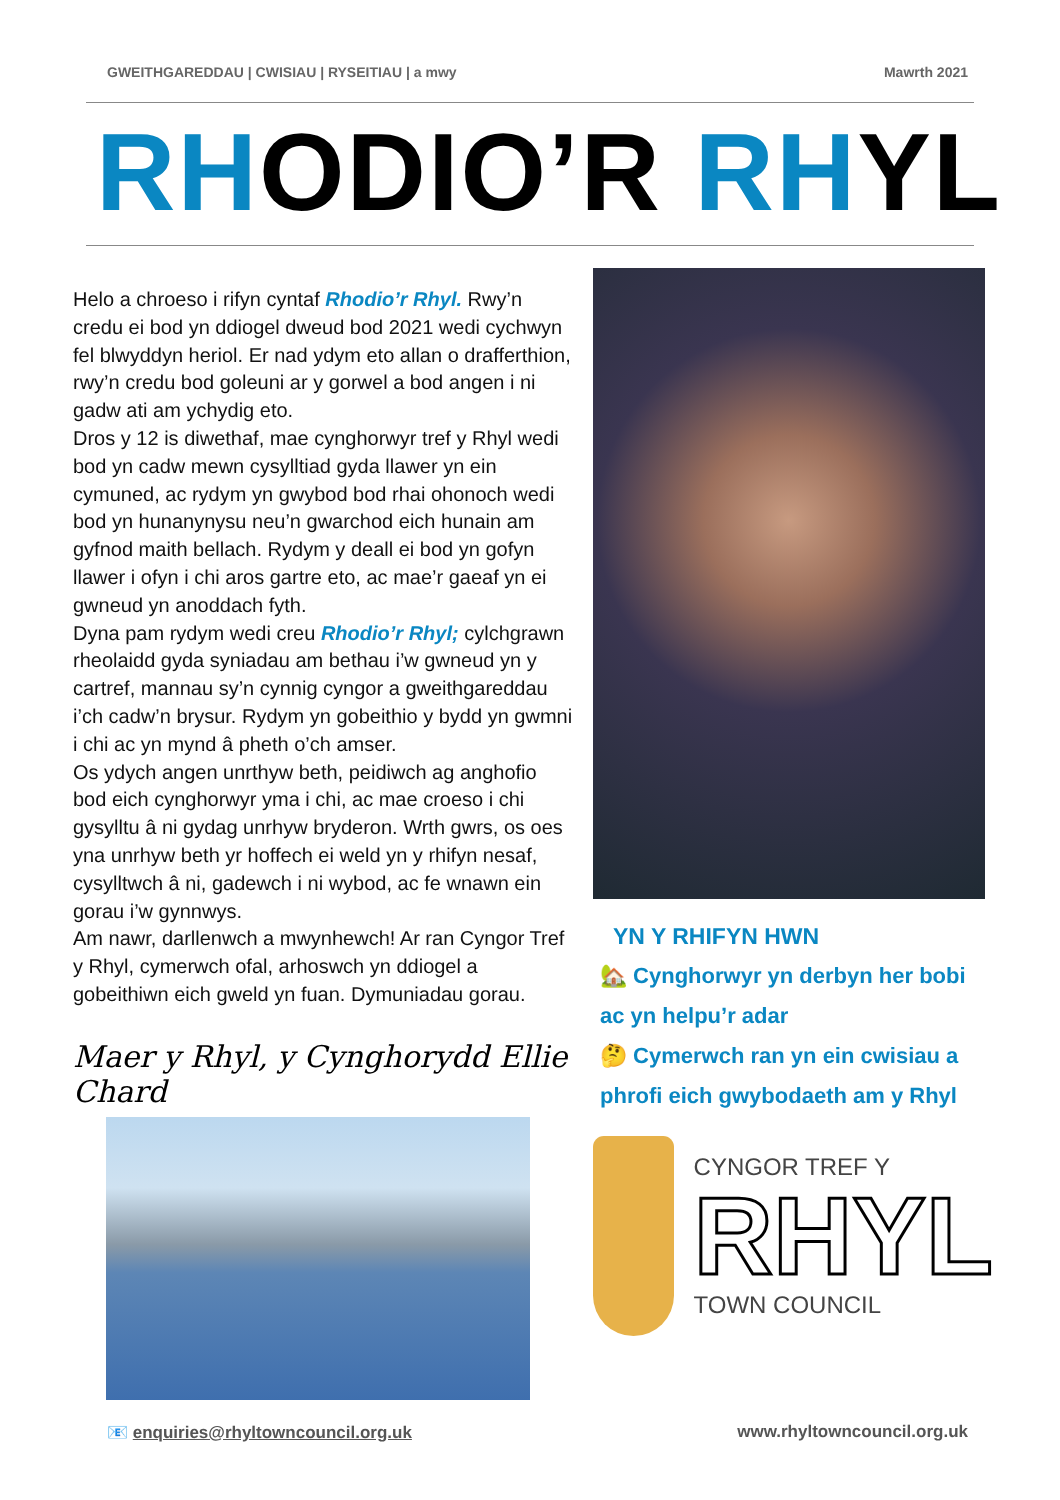GWEITHGAREDDAU | CWISIAU | RYSEITIAU | a mwy Mawrth 2021
RHODIO’R RHYL
Helo a chroeso i rifyn cyntaf Rhodio’r Rhyl. Rwy’n credu ei bod yn ddiogel dweud bod 2021 wedi cychwyn fel blwyddyn heriol. Er nad ydym eto allan o drafferthion, rwy’n credu bod goleuni ar y gorwel a bod angen i ni gadw ati am ychydig eto.
Dros y 12 is diwethaf, mae cynghorwyr tref y Rhyl wedi bod yn cadw mewn cysylltiad gyda llawer yn ein cymuned, ac rydym yn gwybod bod rhai ohonoch wedi bod yn hunanynysu neu’n gwarchod eich hunain am gyfnod maith bellach. Rydym y deall ei bod yn gofyn llawer i ofyn i chi aros gartre eto, ac mae’r gaeaf yn ei gwneud yn anoddach fyth.
Dyna pam rydym wedi creu Rhodio’r Rhyl; cylchgrawn rheolaidd gyda syniadau am bethau i’w gwneud yn y cartref, mannau sy’n cynnig cyngor a gweithgareddau i’ch cadw’n brysur. Rydym yn gobeithio y bydd yn gwmni i chi ac yn mynd â pheth o’ch amser.
Os ydych angen unrthyw beth, peidiwch ag anghofio bod eich cynghorwyr yma i chi, ac mae croeso i chi gysylltu â ni gydag unrhyw bryderon. Wrth gwrs, os oes yna unrhyw beth yr hoffech ei weld yn y rhifyn nesaf, cysylltwch â ni, gadewch i ni wybod, ac fe wnawn ein gorau i’w gynnwys.
Am nawr, darllenwch a mwynhewch! Ar ran Cyngor Tref y Rhyl, cymerwch ofal, arhoswch yn ddiogel a gobeithiwn eich gweld yn fuan. Dymuniadau gorau.
Maer y Rhyl, y Cynghorydd Ellie Chard
YN Y RHIFYN HWN
🏡 Cynghorwyr yn derbyn her bobi ac yn helpu’r adar
🤔 Cymerwch ran yn ein cwisiau a phrofi eich gwybodaeth am y Rhyl
CYNGOR TREF Y
RHYL
TOWN COUNCIL
📧 enquiries@rhyltowncouncil.org.uk www.rhyltowncouncil.org.uk